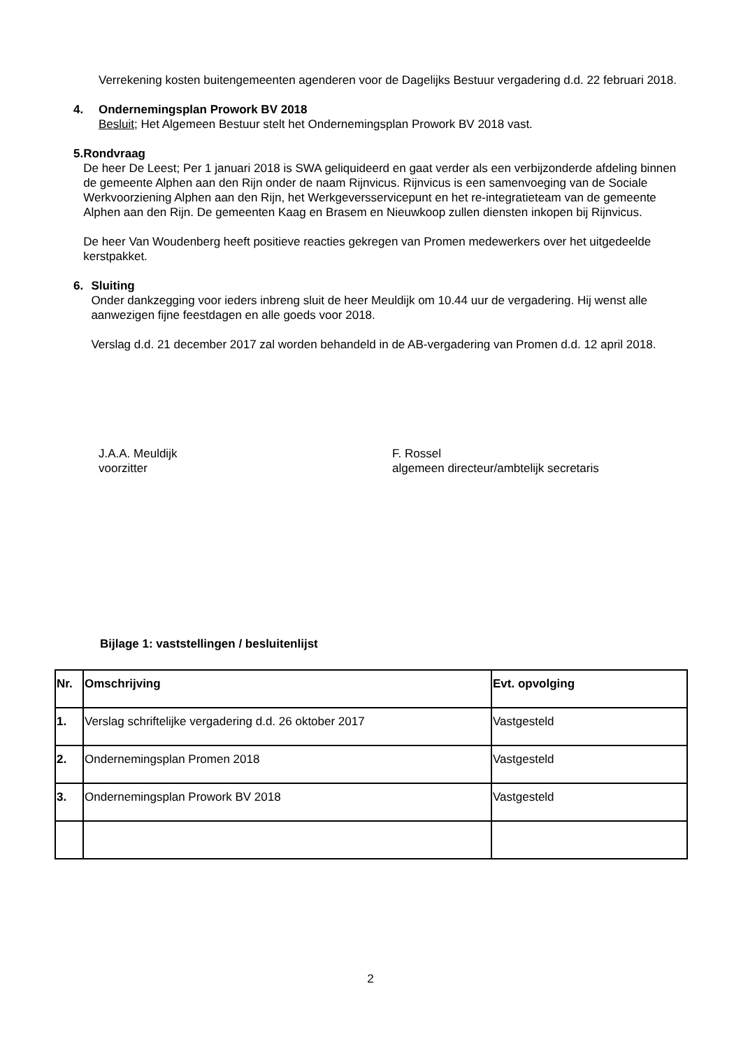Verrekening kosten buitengemeenten agenderen voor de Dagelijks Bestuur vergadering d.d. 22 februari 2018.
4. Ondernemingsplan Prowork BV 2018
Besluit; Het Algemeen Bestuur stelt het Ondernemingsplan Prowork BV 2018 vast.
5. Rondvraag
De heer De Leest; Per 1 januari 2018 is SWA geliquideerd en gaat verder als een verbijzonderde afdeling binnen de gemeente Alphen aan den Rijn onder de naam Rijnvicus. Rijnvicus is een samenvoeging van de Sociale Werkvoorziening Alphen aan den Rijn, het Werkgeversservicepunt en het re-integratieteam van de gemeente Alphen aan den Rijn. De gemeenten Kaag en Brasem en Nieuwkoop zullen diensten inkopen bij Rijnvicus.
De heer Van Woudenberg heeft positieve reacties gekregen van Promen medewerkers over het uitgedeelde kerstpakket.
6. Sluiting
Onder dankzegging voor ieders inbreng sluit de heer Meuldijk om 10.44 uur de vergadering. Hij wenst alle aanwezigen fijne feestdagen en alle goeds voor 2018.
Verslag d.d. 21 december 2017 zal worden behandeld in de AB-vergadering van Promen d.d. 12 april 2018.
J.A.A. Meuldijk
voorzitter
F. Rossel
algemeen directeur/ambtelijk secretaris
Bijlage 1: vaststellingen / besluitenlijst
| Nr. | Omschrijving | Evt. opvolging |
| --- | --- | --- |
| 1. | Verslag schriftelijke vergadering d.d. 26 oktober 2017 | Vastgesteld |
| 2. | Ondernemingsplan Promen 2018 | Vastgesteld |
| 3. | Ondernemingsplan Prowork BV 2018 | Vastgesteld |
2